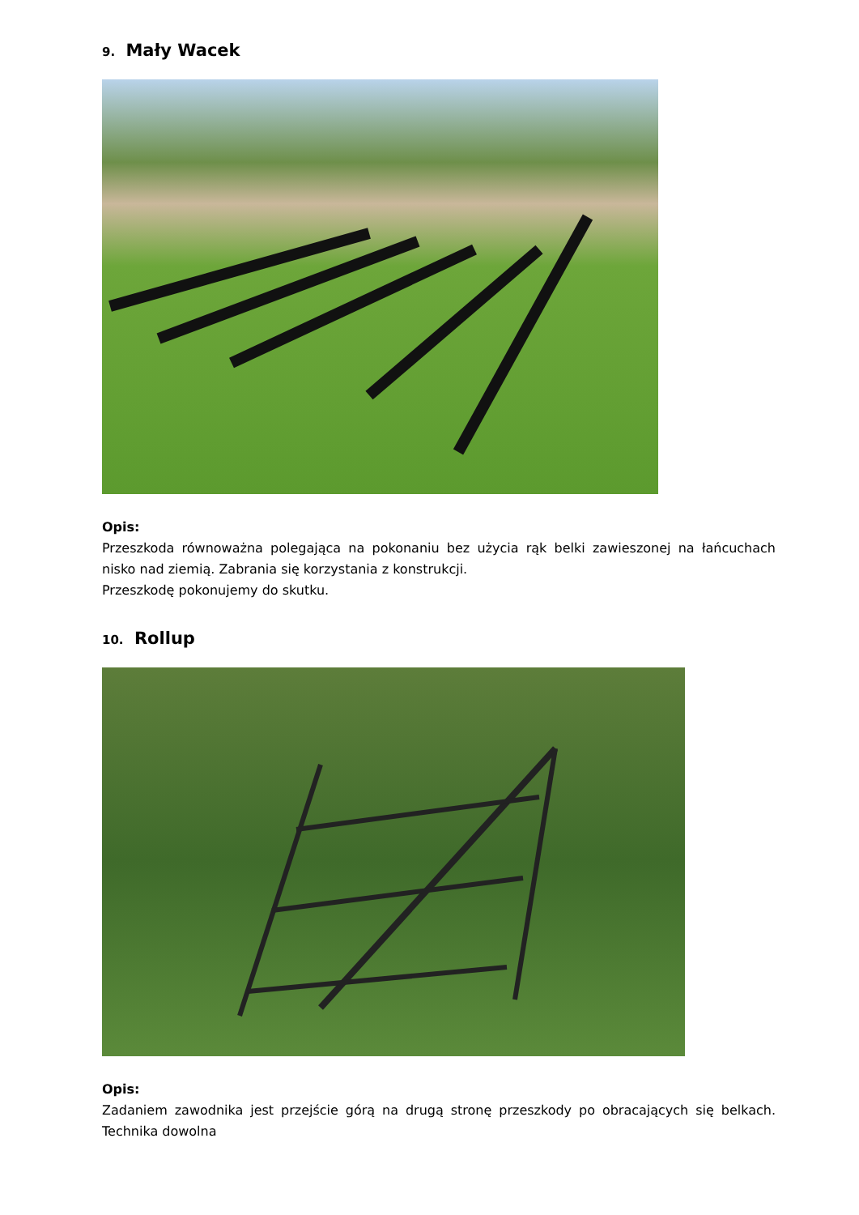9. Mały Wacek
Opis:
Przeszkoda równoważna polegająca na pokonaniu bez użycia rąk belki zawieszonej na łańcuchach nisko nad ziemią. Zabrania się korzystania z konstrukcji.
Przeszkodę pokonujemy do skutku.
10. Rollup
Opis:
Zadaniem zawodnika jest przejście górą na drugą stronę przeszkody po obracających się belkach. Technika dowolna